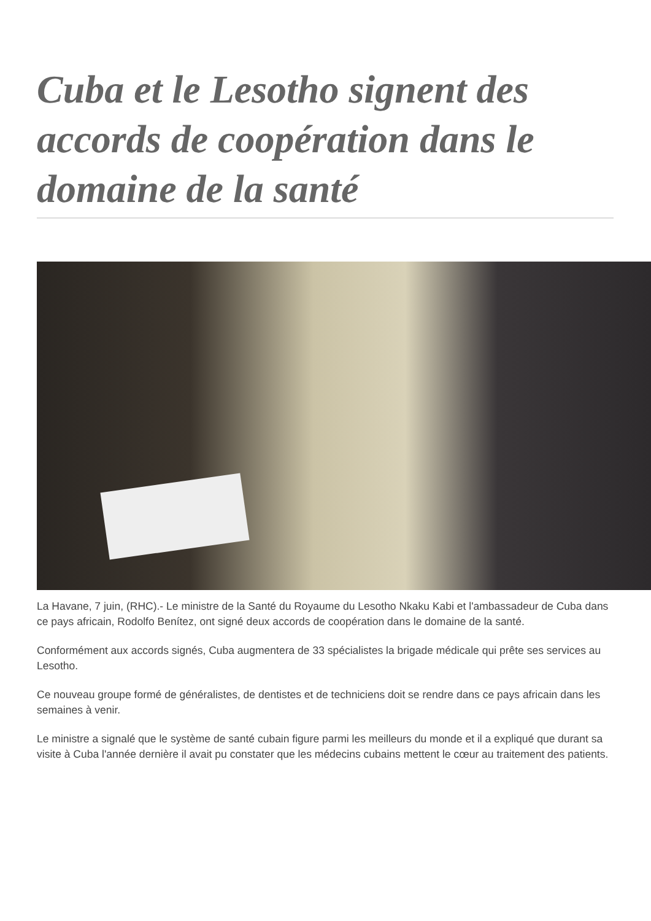Cuba et le Lesotho signent des accords de coopération dans le domaine de la santé
La Havane, 7 juin, (RHC).- Le ministre de la Santé du Royaume du Lesotho Nkaku Kabi et l'ambassadeur de Cuba dans ce pays africain, Rodolfo Benítez, ont signé deux accords de coopération dans le domaine de la santé.
Conformément aux accords signés, Cuba augmentera de 33 spécialistes la brigade médicale qui prête ses services au Lesotho.
Ce nouveau groupe formé de généralistes, de dentistes et de techniciens doit se rendre dans ce pays africain dans les semaines à venir.
Le ministre a signalé que le système de santé cubain figure parmi les meilleurs du monde et il a expliqué que durant sa visite à Cuba l'année dernière il avait pu constater que les médecins cubains mettent le cœur au traitement des patients.